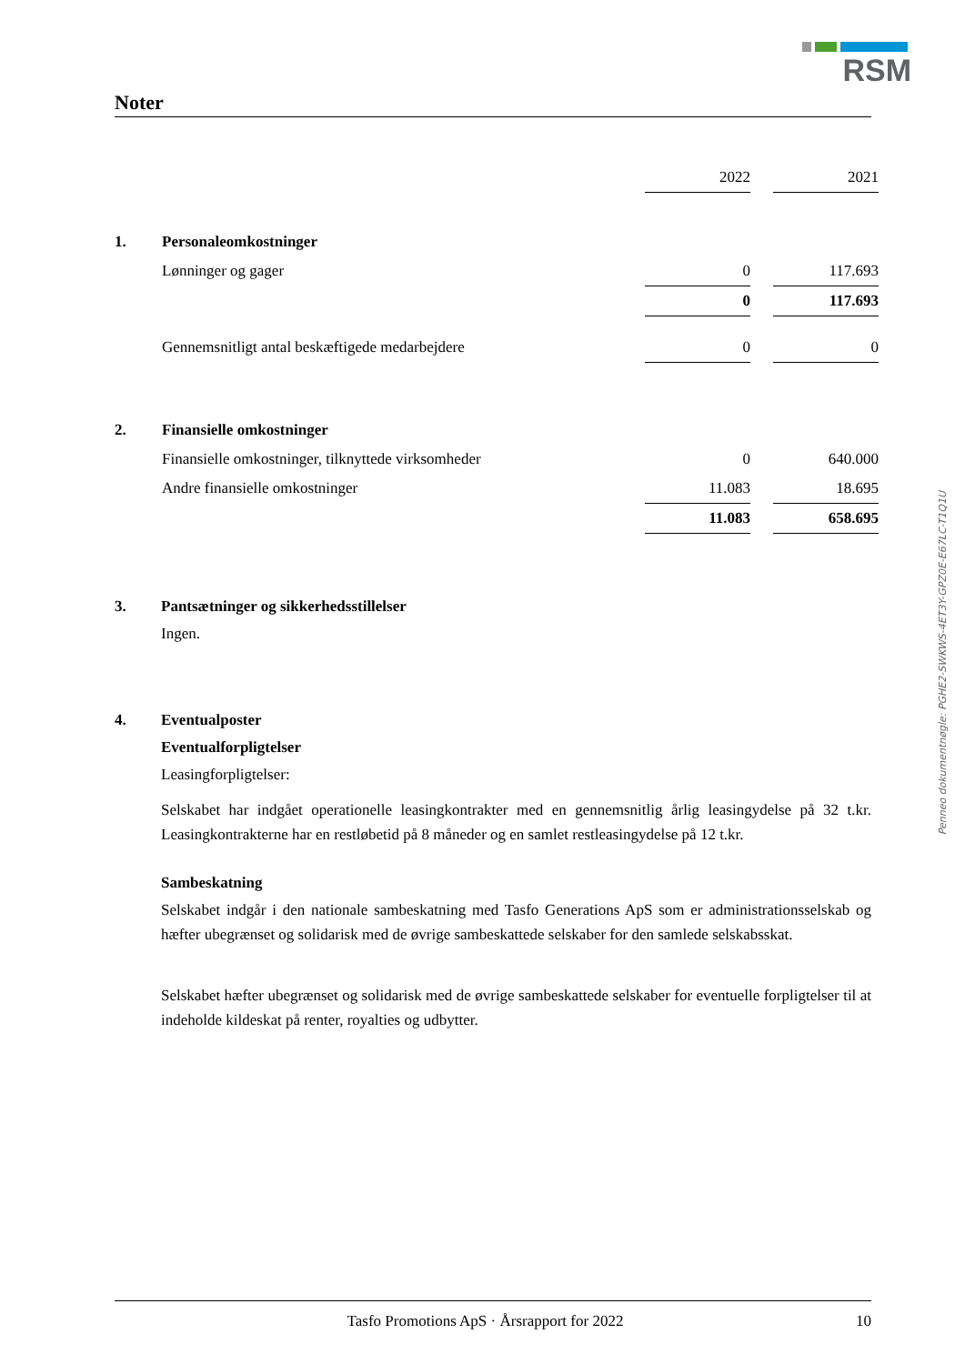RSM
Penneo dokumentnøgle: PGHE2-SWKWS-4ET3Y-GPZ0E-E67LC-T1Q1U
Noter
| | | 2022 | | 2021 |
| 1. | Personaleomkostninger | | | |
| | Lønninger og gager | 0 | | 117.693 |
| | | 0 | | 117.693 |
| | Gennemsnitligt antal beskæftigede medarbejdere | 0 | | 0 |
| 2. | Finansielle omkostninger | | | |
| | Finansielle omkostninger, tilknyttede virksomheder | 0 | | 640.000 |
| | Andre finansielle omkostninger | 11.083 | | 18.695 |
| | | 11.083 | | 658.695 |
3. Pantsætninger og sikkerhedsstillelser
Ingen.
4. Eventualposter
Eventualforpligtelser
Leasingforpligtelser:
Selskabet har indgået operationelle leasingkontrakter med en gennemsnitlig årlig leasingydelse på 32 t.kr. Leasingkontrakterne har en restløbetid på 8 måneder og en samlet restleasingydelse på 12 t.kr.
Sambeskatning
Selskabet indgår i den nationale sambeskatning med Tasfo Generations ApS som er administra­tionsselskab og hæfter ubegrænset og solidarisk med de øvrige sambeskattede selskaber for den samlede selskabsskat.
Selskabet hæfter ubegrænset og solidarisk med de øvrige sambeskattede selskaber for eventuelle forpligtelser til at indeholde kildeskat på renter, royalties og udbytter.
Tasfo Promotions ApS · Årsrapport for 2022 10